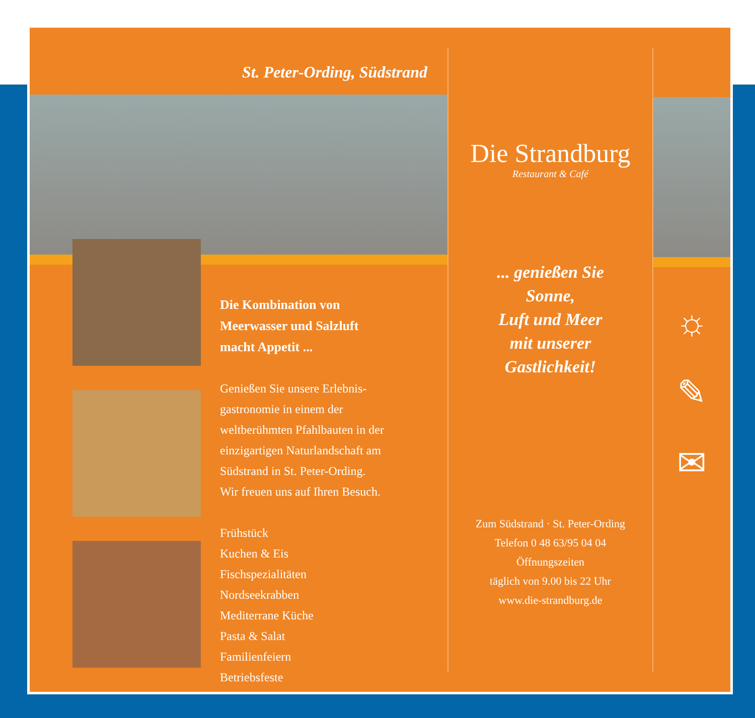St. Peter-Ording, Südstrand
Die Kombination von
Meerwasser und Salzluft
macht Appetit ...
Genießen Sie unsere Erlebnis-
gastronomie in einem der
weltberühmten Pfahlbauten in der
einzigartigen Naturlandschaft am
Südstrand in St. Peter-Ording.
Wir freuen uns auf Ihren Besuch.
Frühstück
Kuchen & Eis
Fischspezialitäten
Nordseekrabben
Mediterrane Küche
Pasta & Salat
Familienfeiern
Betriebsfeste
Die Strandburg
Restaurant & Café
... genießen Sie
Sonne,
Luft und Meer
mit unserer
Gastlichkeit!
Zum Südstrand · St. Peter-Ording
Telefon 0 48 63/95 04 04
Öffnungszeiten
täglich von 9.00 bis 22 Uhr
www.die-strandburg.de
☼
✎
✉